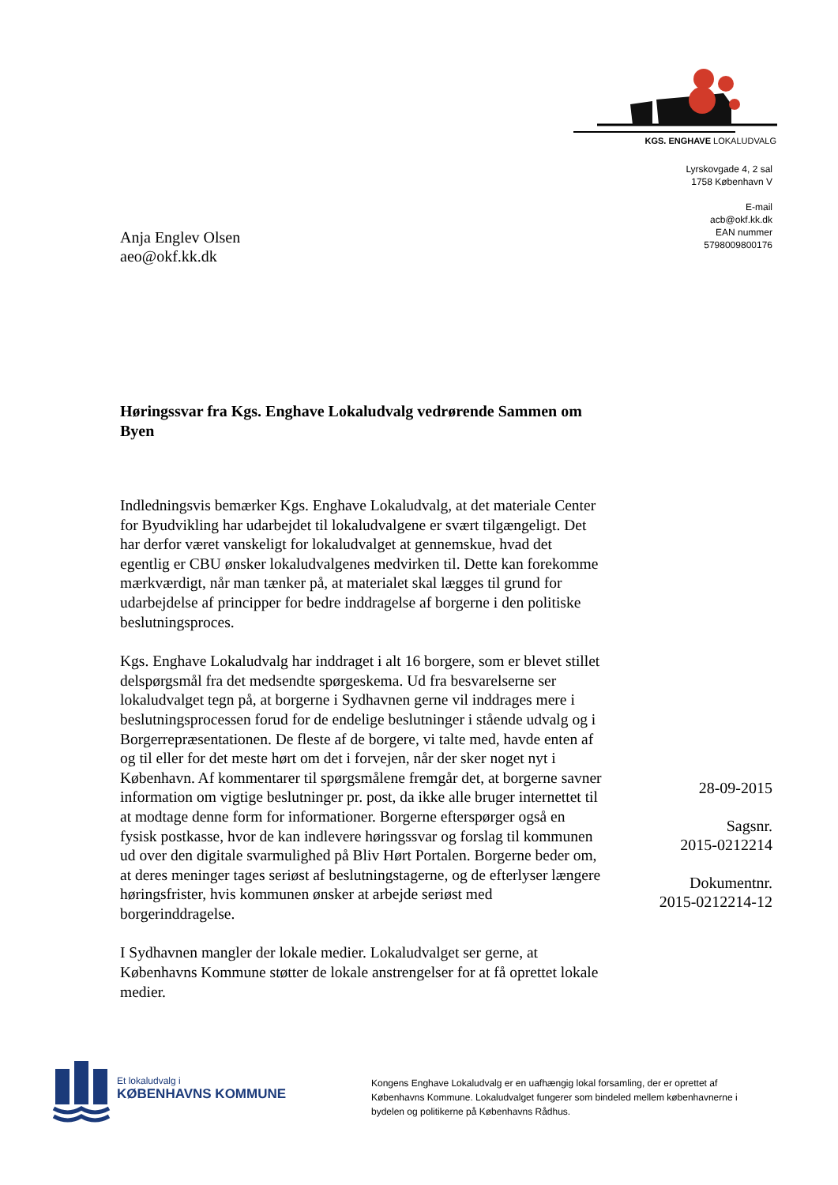KGS. ENGHAVE LOKALUDVALG
Lyrskovgade 4, 2 sal
1758 København V
E-mail
acb@okf.kk.dk
EAN nummer
5798009800176
Anja Englev Olsen
aeo@okf.kk.dk
Høringssvar fra Kgs. Enghave Lokaludvalg vedrørende Sammen om Byen
Indledningsvis bemærker Kgs. Enghave Lokaludvalg, at det materiale Center for Byudvikling har udarbejdet til lokaludvalgene er svært tilgængeligt. Det har derfor været vanskeligt for lokaludvalget at gennemskue, hvad det egentlig er CBU ønsker lokaludvalgenes medvirken til. Dette kan forekomme mærkværdigt, når man tænker på, at materialet skal lægges til grund for udarbejdelse af principper for bedre inddragelse af borgerne i den politiske beslutningsproces.
Kgs. Enghave Lokaludvalg har inddraget i alt 16 borgere, som er blevet stillet delspørgsmål fra det medsendte spørgeskema. Ud fra besvarelserne ser lokaludvalget tegn på, at borgerne i Sydhavnen gerne vil inddrages mere i beslutningsprocessen forud for de endelige beslutninger i stående udvalg og i Borgerrepræsentationen. De fleste af de borgere, vi talte med, havde enten af og til eller for det meste hørt om det i forvejen, når der sker noget nyt i København. Af kommentarer til spørgsmålene fremgår det, at borgerne savner information om vigtige beslutninger pr. post, da ikke alle bruger internettet til at modtage denne form for informationer. Borgerne efterspørger også en fysisk postkasse, hvor de kan indlevere høringssvar og forslag til kommunen ud over den digitale svarmulighed på Bliv Hørt Portalen. Borgerne beder om, at deres meninger tages seriøst af beslutningstagerne, og de efterlyser længere høringsfrister, hvis kommunen ønsker at arbejde seriøst med borgerinddragelse.
I Sydhavnen mangler der lokale medier. Lokaludvalget ser gerne, at Københavns Kommune støtter de lokale anstrengelser for at få oprettet lokale medier.
28-09-2015
Sagsnr.
2015-0212214
Dokumentnr.
2015-0212214-12
Et lokaludvalg i
KØBENHAVNS KOMMUNE
Kongens Enghave Lokaludvalg er en uafhængig lokal forsamling, der er oprettet af Københavns Kommune. Lokaludvalget fungerer som bindeled mellem københavnerne i bydelen og politikerne på Københavns Rådhus.